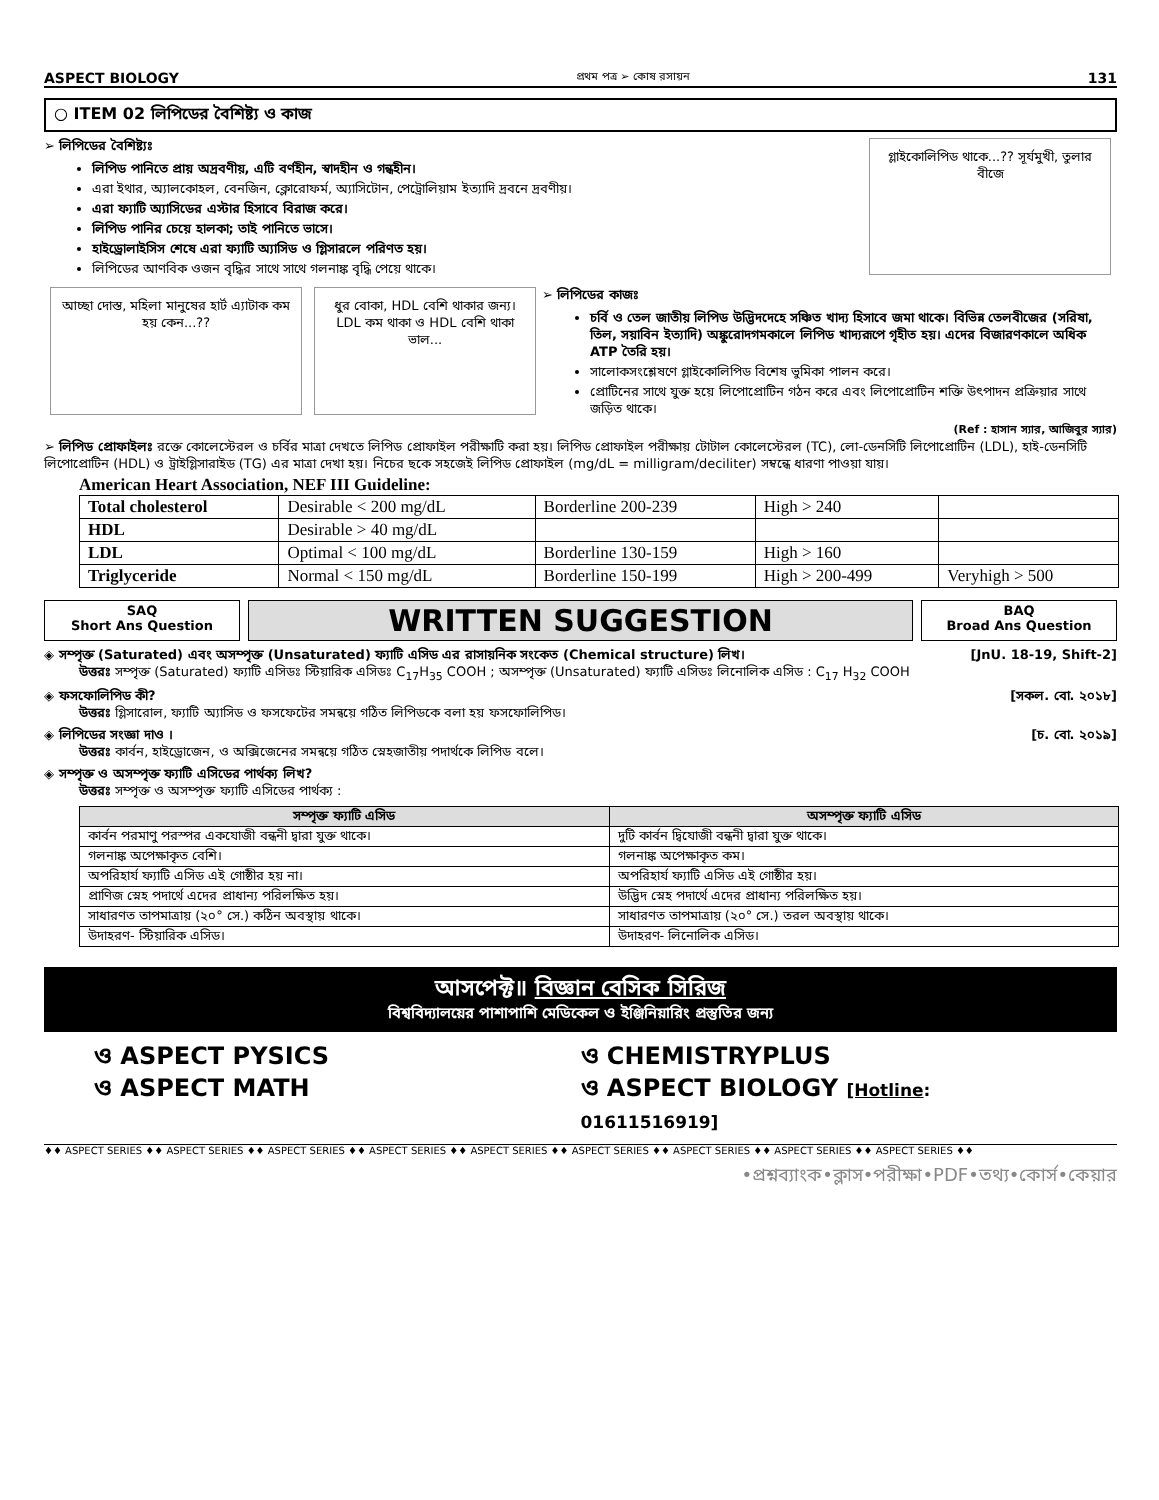ASPECT BIOLOGY প্রথম পত্র ➢ কোষ রসায়ন 131
○ ITEM 02 লিপিডের বৈশিষ্ট্য ও কাজ
➢ লিপিডের বৈশিষ্ট্যঃ
লিপিড পানিতে প্রায় অদ্রবণীয়, এটি বর্ণহীন, স্বাদহীন ও গন্ধহীন।
এরা ইথার, অ্যালকোহল, বেনজিন, ক্লোরোফর্ম, অ্যাসিটোন, পেট্রোলিয়াম ইত্যাদি দ্রবনে দ্রবণীয়।
এরা ফ্যাটি অ্যাসিডের এস্টার হিসাবে বিরাজ করে।
লিপিড পানির চেয়ে হালকা; তাই পানিতে ভাসে।
হাইড্রোলাইসিস শেষে এরা ফ্যাটি অ্যাসিড ও গ্লিসারলে পরিণত হয়।
লিপিডের আণবিক ওজন বৃদ্ধির সাথে সাথে গলনাঙ্ক বৃদ্ধি পেয়ে থাকে।
গ্লাইকোলিপিড থাকে...?? সূর্যমুখী, তুলার বীজে
আচ্ছা দোস্ত, মহিলা মানুষের হার্ট এ্যাটাক কম হয় কেন...??
ধুর বোকা, HDL বেশি থাকার জন্য। LDL কম থাকা ও HDL বেশি থাকা ভাল...
➢ লিপিডের কাজঃ
চর্বি ও তেল জাতীয় লিপিড উদ্ভিদদেহে সঞ্চিত খাদ্য হিসাবে জমা থাকে। বিভিন্ন তেলবীজের (সরিষা, তিল, সয়াবিন ইত্যাদি) অঙ্কুরোদগমকালে লিপিড খাদ্যরূপে গৃহীত হয়। এদের বিজারণকালে অধিক ATP তৈরি হয়।
সালোকসংশ্লেষণে গ্লাইকোলিপিড বিশেষ ভুমিকা পালন করে।
প্রোটিনের সাথে যুক্ত হয়ে লিপোপ্রোটিন গঠন করে এবং লিপোপ্রোটিন শক্তি উৎপাদন প্রক্রিয়ার সাথে জড়িত থাকে।
(Ref : হাসান স্যার, আজিবুর স্যার)
➢ লিপিড প্রোফাইলঃ রক্তে কোলেস্টেরল ও চর্বির মাত্রা দেখতে লিপিড প্রোফাইল পরীক্ষাটি করা হয়। লিপিড প্রোফাইল পরীক্ষায় টোটাল কোলেস্টেরল (TC), লো-ডেনসিটি লিপোপ্রোটিন (LDL), হাই-ডেনসিটি লিপোপ্রোটিন (HDL) ও ট্রাইগ্লিসারাইড (TG) এর মাত্রা দেখা হয়। নিচের ছকে সহজেই লিপিড প্রোফাইল (mg/dL = milligram/deciliter) সম্বন্ধে ধারণা পাওয়া যায়।
American Heart Association, NEF III Guideline:
| Total cholesterol | Desirable < 200 mg/dL | Borderline 200-239 | High > 240 | |
| HDL | Desirable > 40 mg/dL | | | |
| LDL | Optimal < 100 mg/dL | Borderline 130-159 | High > 160 | |
| Triglyceride | Normal < 150 mg/dL | Borderline 150-199 | High > 200-499 | Veryhigh > 500 |
SAQ
Short Ans Question
WRITTEN SUGGESTION
BAQ
Broad Ans Question
◈ সম্পৃক্ত (Saturated) এবং অসম্পৃক্ত (Unsaturated) ফ্যাটি এসিড এর রাসায়নিক সংকেত (Chemical structure) লিখ। [JnU. 18-19, Shift-2]
উত্তরঃ সম্পৃক্ত (Saturated) ফ্যাটি এসিডঃ স্টিয়ারিক এসিডঃ C<sub>17</sub>H<sub>35</sub> COOH ; অসম্পৃক্ত (Unsaturated) ফ্যাটি এসিডঃ লিনোলিক এসিড : C<sub>17</sub> H<sub>32</sub> COOH
◈ ফসফোলিপিড কী? [সকল. বো. ২০১৮]
উত্তরঃ গ্লিসারোল, ফ্যাটি অ্যাসিড ও ফসফেটের সমন্বয়ে গঠিত লিপিডকে বলা হয় ফসফোলিপিড।
◈ লিপিডের সংজ্ঞা দাও । [চ. বো. ২০১৯]
উত্তরঃ কার্বন, হাইড্রোজেন, ও অক্সিজেনের সমন্বয়ে গঠিত স্নেহজাতীয় পদার্থকে লিপিড বলে।
◈ সম্পৃক্ত ও অসম্পৃক্ত ফ্যাটি এসিডের পার্থক্য লিখ?
উত্তরঃ সম্পৃক্ত ও অসম্পৃক্ত ফ্যাটি এসিডের পার্থক্য :
| সম্পৃক্ত ফ্যাটি এসিড | অসম্পৃক্ত ফ্যাটি এসিড |
| --- | --- |
| কার্বন পরমাণু পরস্পর একযোজী বন্ধনী দ্বারা যুক্ত থাকে। | দুটি কার্বন দ্বিযোজী বন্ধনী দ্বারা যুক্ত থাকে। |
| গলনাঙ্ক অপেক্ষাকৃত বেশি। | গলনাঙ্ক অপেক্ষাকৃত কম। |
| অপরিহার্য ফ্যাটি এসিড এই গোষ্ঠীর হয় না। | অপরিহার্য ফ্যাটি এসিড এই গোষ্ঠীর হয়। |
| প্রাণিজ স্নেহ পদার্থে এদের প্রাধান্য পরিলক্ষিত হয়। | উদ্ভিদ স্নেহ পদার্থে এদের প্রাধান্য পরিলক্ষিত হয়। |
| সাধারণত তাপমাত্রায় (২০° সে.) কঠিন অবস্থায় থাকে। | সাধারণত তাপমাত্রায় (২০° সে.) তরল অবস্থায় থাকে। |
| উদাহরণ- স্টিয়ারিক এসিড। | উদাহরণ- লিনোলিক এসিড। |
আসপেক্ট॥ বিজ্ঞান বেসিক সিরিজ
বিশ্ববিদ্যালয়ের পাশাপাশি মেডিকেল ও ইঞ্জিনিয়ারিং প্রস্তুতির জন্য
ও ASPECT PYSICS
ও CHEMISTRYPLUS
ও ASPECT MATH
ও ASPECT BIOLOGY [Hotline: 01611516919]
♦♦ ASPECT SERIES ♦♦ ASPECT SERIES ♦♦ ASPECT SERIES ♦♦ ASPECT SERIES ♦♦ ASPECT SERIES ♦♦ ASPECT SERIES ♦♦ ASPECT SERIES ♦♦ ASPECT SERIES ♦♦ ASPECT SERIES ♦♦
•প্রশ্নব্যাংক•ক্লাস•পরীক্ষা•PDF•তথ্য•কোর্স•কেয়ার